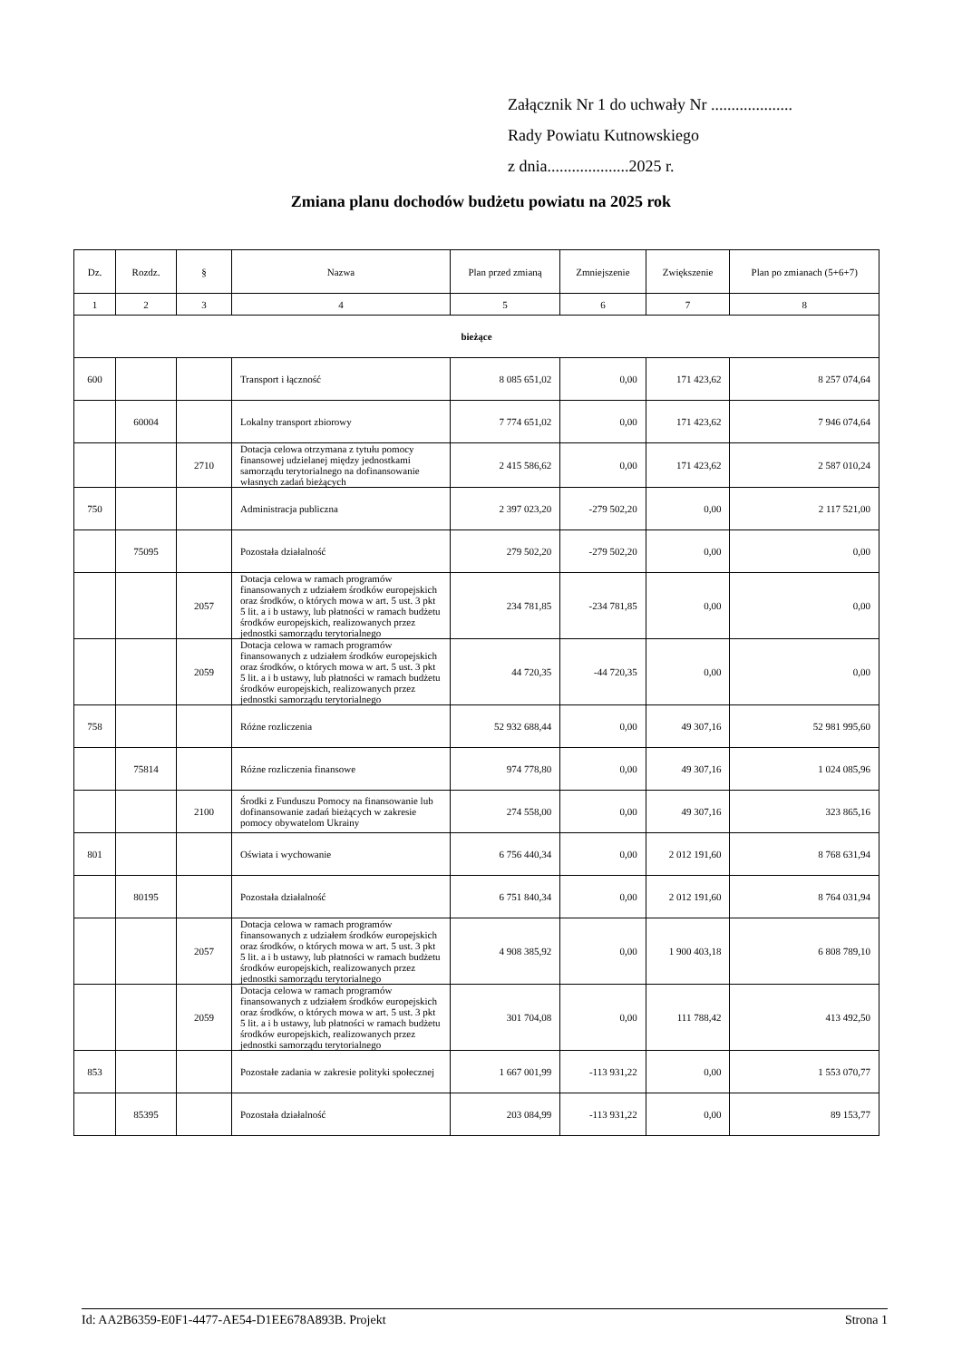Załącznik Nr 1 do uchwały Nr ....................
Rady Powiatu Kutnowskiego
z dnia....................2025 r.
Zmiana planu dochodów budżetu powiatu na 2025 rok
| Dz. | Rozdz. | § | Nazwa | Plan przed zmianą | Zmniejszenie | Zwiększenie | Plan po zmianach (5+6+7) |
| --- | --- | --- | --- | --- | --- | --- | --- |
| 1 | 2 | 3 | 4 | 5 | 6 | 7 | 8 |
| bieżące | | | | | | | |
| 600 | | | Transport i łączność | 8 085 651,02 | 0,00 | 171 423,62 | 8 257 074,64 |
| | 60004 | | Lokalny transport zbiorowy | 7 774 651,02 | 0,00 | 171 423,62 | 7 946 074,64 |
| | | 2710 | Dotacja celowa otrzymana z tytułu pomocy finansowej udzielanej między jednostkami samorządu terytorialnego na dofinansowanie własnych zadań bieżących | 2 415 586,62 | 0,00 | 171 423,62 | 2 587 010,24 |
| 750 | | | Administracja publiczna | 2 397 023,20 | -279 502,20 | 0,00 | 2 117 521,00 |
| | 75095 | | Pozostała działalność | 279 502,20 | -279 502,20 | 0,00 | 0,00 |
| | | 2057 | Dotacja celowa w ramach programów finansowanych z udziałem środków europejskich oraz środków, o których mowa w art. 5 ust. 3 pkt 5 lit. a i b ustawy, lub płatności w ramach budżetu środków europejskich, realizowanych przez jednostki samorządu terytorialnego | 234 781,85 | -234 781,85 | 0,00 | 0,00 |
| | | 2059 | Dotacja celowa w ramach programów finansowanych z udziałem środków europejskich oraz środków, o których mowa w art. 5 ust. 3 pkt 5 lit. a i b ustawy, lub płatności w ramach budżetu środków europejskich, realizowanych przez jednostki samorządu terytorialnego | 44 720,35 | -44 720,35 | 0,00 | 0,00 |
| 758 | | | Różne rozliczenia | 52 932 688,44 | 0,00 | 49 307,16 | 52 981 995,60 |
| | 75814 | | Różne rozliczenia finansowe | 974 778,80 | 0,00 | 49 307,16 | 1 024 085,96 |
| | | 2100 | Środki z Funduszu Pomocy na finansowanie lub dofinansowanie zadań bieżących w zakresie pomocy obywatelom Ukrainy | 274 558,00 | 0,00 | 49 307,16 | 323 865,16 |
| 801 | | | Oświata i wychowanie | 6 756 440,34 | 0,00 | 2 012 191,60 | 8 768 631,94 |
| | 80195 | | Pozostała działalność | 6 751 840,34 | 0,00 | 2 012 191,60 | 8 764 031,94 |
| | | 2057 | Dotacja celowa w ramach programów finansowanych z udziałem środków europejskich oraz środków, o których mowa w art. 5 ust. 3 pkt 5 lit. a i b ustawy, lub płatności w ramach budżetu środków europejskich, realizowanych przez jednostki samorządu terytorialnego | 4 908 385,92 | 0,00 | 1 900 403,18 | 6 808 789,10 |
| | | 2059 | Dotacja celowa w ramach programów finansowanych z udziałem środków europejskich oraz środków, o których mowa w art. 5 ust. 3 pkt 5 lit. a i b ustawy, lub płatności w ramach budżetu środków europejskich, realizowanych przez jednostki samorządu terytorialnego | 301 704,08 | 0,00 | 111 788,42 | 413 492,50 |
| 853 | | | Pozostałe zadania w zakresie polityki społecznej | 1 667 001,99 | -113 931,22 | 0,00 | 1 553 070,77 |
| | 85395 | | Pozostała działalność | 203 084,99 | -113 931,22 | 0,00 | 89 153,77 |
Id: AA2B6359-E0F1-4477-AE54-D1EE678A893B. Projekt Strona 1